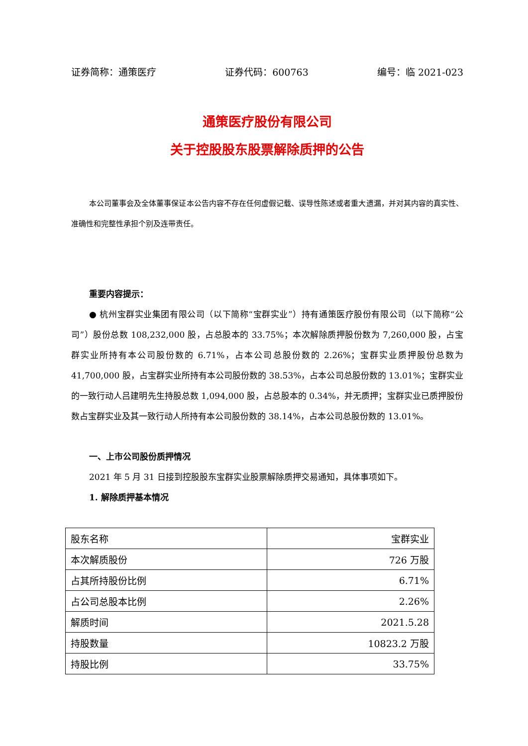证券简称：通策医疗 证券代码：600763 编号：临 2021-023
通策医疗股份有限公司
关于控股股东股票解除质押的公告
本公司董事会及全体董事保证本公告内容不存在任何虚假记载、误导性陈述或者重大遗漏，并对其内容的真实性、准确性和完整性承担个别及连带责任。
重要内容提示：
● 杭州宝群实业集团有限公司（以下简称“宝群实业”）持有通策医疗股份有限公司（以下简称“公司”）股份总数 108,232,000 股，占总股本的 33.75%；本次解除质押股份数为 7,260,000 股，占宝群实业所持有本公司股份数的 6.71%，占本公司总股份数的 2.26%；宝群实业质押股份总数为 41,700,000 股，占宝群实业所持有本公司股份数的 38.53%，占本公司总股份数的 13.01%；宝群实业的一致行动人吕建明先生持股总数 1,094,000 股，占总股本的 0.34%，并无质押；宝群实业已质押股份数占宝群实业及其一致行动人所持有本公司股份数的 38.14%，占本公司总股份数的 13.01%。
一、上市公司股份质押情况
2021 年 5 月 31 日接到控股股东宝群实业股票解除质押交易通知，具体事项如下。
1. 解除质押基本情况
| 股东名称 | 宝群实业 |
| 本次解质股份 | 726 万股 |
| 占其所持股份比例 | 6.71% |
| 占公司总股本比例 | 2.26% |
| 解质时间 | 2021.5.28 |
| 持股数量 | 10823.2 万股 |
| 持股比例 | 33.75% |